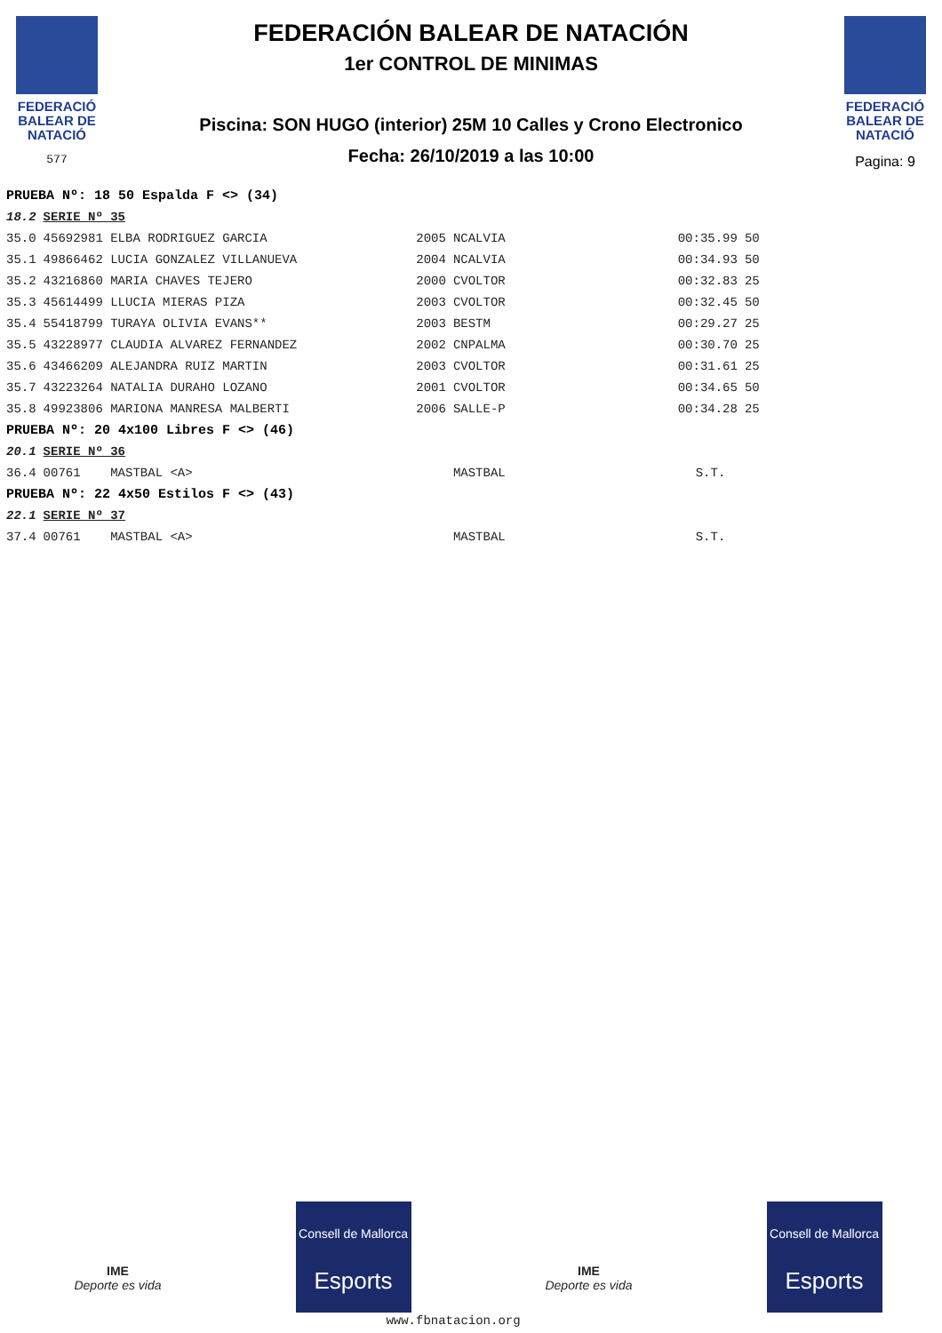FEDERACIÓ
BALEAR DE
NATACIÓ
577
FEDERACIÓN BALEAR DE NATACIÓN
1er CONTROL DE MINIMAS
Piscina: SON HUGO (interior) 25M 10 Calles y Crono Electronico
Fecha: 26/10/2019 a las 10:00
FEDERACIÓ
BALEAR DE
NATACIÓ
Pagina: 9
| PRUEBA Nº: 18 50 Espalda F <> (34) | | | | | |
| 18.2 | SERIE Nº 35 | | | | |
| 35.0 | 45692981 ELBA RODRIGUEZ GARCIA | 2005 | NCALVIA | 00:35.99 | 50 |
| 35.1 | 49866462 LUCIA GONZALEZ VILLANUEVA | 2004 | NCALVIA | 00:34.93 | 50 |
| 35.2 | 43216860 MARIA CHAVES TEJERO | 2000 | CVOLTOR | 00:32.83 | 25 |
| 35.3 | 45614499 LLUCIA MIERAS PIZA | 2003 | CVOLTOR | 00:32.45 | 50 |
| 35.4 | 55418799 TURAYA OLIVIA EVANS** | 2003 | BESTM | 00:29.27 | 25 |
| 35.5 | 43228977 CLAUDIA ALVAREZ FERNANDEZ | 2002 | CNPALMA | 00:30.70 | 25 |
| 35.6 | 43466209 ALEJANDRA RUIZ MARTIN | 2003 | CVOLTOR | 00:31.61 | 25 |
| 35.7 | 43223264 NATALIA DURAHO LOZANO | 2001 | CVOLTOR | 00:34.65 | 50 |
| 35.8 | 49923806 MARIONA MANRESA MALBERTI | 2006 | SALLE-P | 00:34.28 | 25 |
| PRUEBA Nº: 20 4x100 Libres F <> (46) | | | | | |
| 20.1 | SERIE Nº 36 | | | | |
| 36.4 | 00761 MASTBAL <A> | | MASTBAL | S.T. | |
| PRUEBA Nº: 22 4x50 Estilos F <> (43) | | | | | |
| 22.1 | SERIE Nº 37 | | | | |
| 37.4 | 00761 MASTBAL <A> | | MASTBAL | S.T. | |
IME
Deporte es vida
Consell de Mallorca
Esports
IME
Deporte es vida
Consell de Mallorca
Esports
www.fbnatacion.org